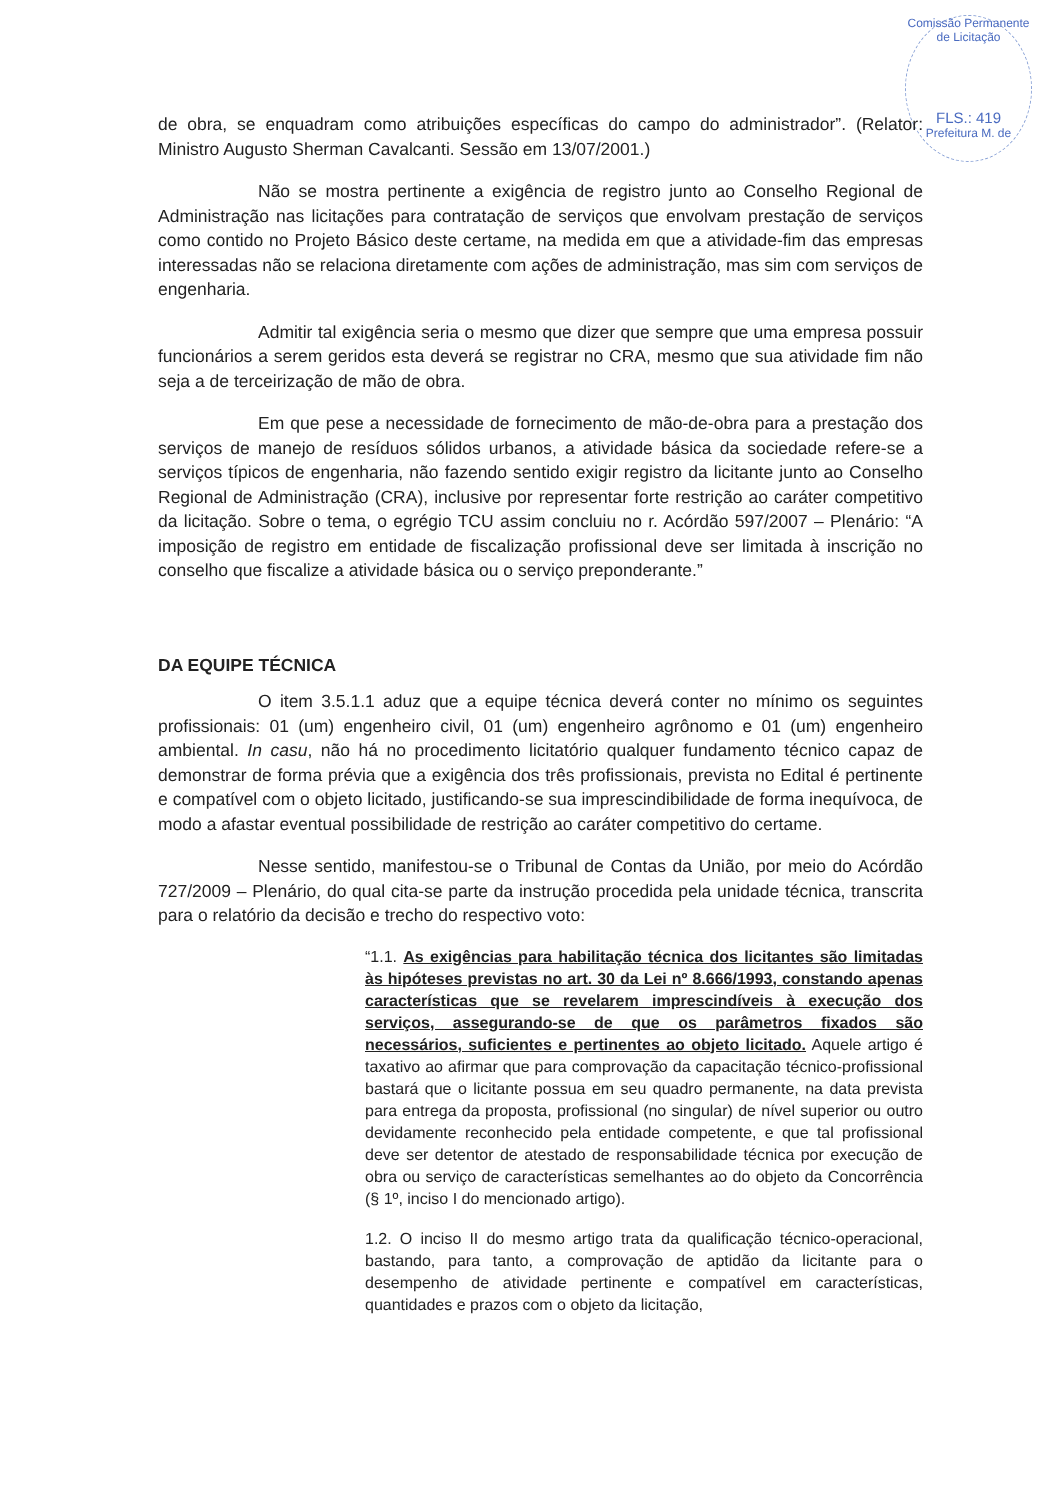Comissão Permanente de Licitação
FLS.: 419
Prefeitura M. de
de obra, se enquadram como atribuições específicas do campo do administrador”. (Relator: Ministro Augusto Sherman Cavalcanti. Sessão em 13/07/2001.)
Não se mostra pertinente a exigência de registro junto ao Conselho Regional de Administração nas licitações para contratação de serviços que envolvam prestação de serviços como contido no Projeto Básico deste certame, na medida em que a atividade-fim das empresas interessadas não se relaciona diretamente com ações de administração, mas sim com serviços de engenharia.
Admitir tal exigência seria o mesmo que dizer que sempre que uma empresa possuir funcionários a serem geridos esta deverá se registrar no CRA, mesmo que sua atividade fim não seja a de terceirização de mão de obra.
Em que pese a necessidade de fornecimento de mão-de-obra para a prestação dos serviços de manejo de resíduos sólidos urbanos, a atividade básica da sociedade refere-se a serviços típicos de engenharia, não fazendo sentido exigir registro da licitante junto ao Conselho Regional de Administração (CRA), inclusive por representar forte restrição ao caráter competitivo da licitação. Sobre o tema, o egrégio TCU assim concluiu no r. Acórdão 597/2007 – Plenário: “A imposição de registro em entidade de fiscalização profissional deve ser limitada à inscrição no conselho que fiscalize a atividade básica ou o serviço preponderante.”
DA EQUIPE TÉCNICA
O item 3.5.1.1 aduz que a equipe técnica deverá conter no mínimo os seguintes profissionais: 01 (um) engenheiro civil, 01 (um) engenheiro agrônomo e 01 (um) engenheiro ambiental. In casu, não há no procedimento licitatório qualquer fundamento técnico capaz de demonstrar de forma prévia que a exigência dos três profissionais, prevista no Edital é pertinente e compatível com o objeto licitado, justificando-se sua imprescindibilidade de forma inequívoca, de modo a afastar eventual possibilidade de restrição ao caráter competitivo do certame.
Nesse sentido, manifestou-se o Tribunal de Contas da União, por meio do Acórdão 727/2009 – Plenário, do qual cita-se parte da instrução procedida pela unidade técnica, transcrita para o relatório da decisão e trecho do respectivo voto:
“1.1. As exigências para habilitação técnica dos licitantes são limitadas às hipóteses previstas no art. 30 da Lei nº 8.666/1993, constando apenas características que se revelarem imprescindíveis à execução dos serviços, assegurando-se de que os parâmetros fixados são necessários, suficientes e pertinentes ao objeto licitado. Aquele artigo é taxativo ao afirmar que para comprovação da capacitação técnico-profissional bastará que o licitante possua em seu quadro permanente, na data prevista para entrega da proposta, profissional (no singular) de nível superior ou outro devidamente reconhecido pela entidade competente, e que tal profissional deve ser detentor de atestado de responsabilidade técnica por execução de obra ou serviço de características semelhantes ao do objeto da Concorrência (§ 1º, inciso I do mencionado artigo).
1.2. O inciso II do mesmo artigo trata da qualificação técnico-operacional, bastando, para tanto, a comprovação de aptidão da licitante para o desempenho de atividade pertinente e compatível em características, quantidades e prazos com o objeto da licitação,